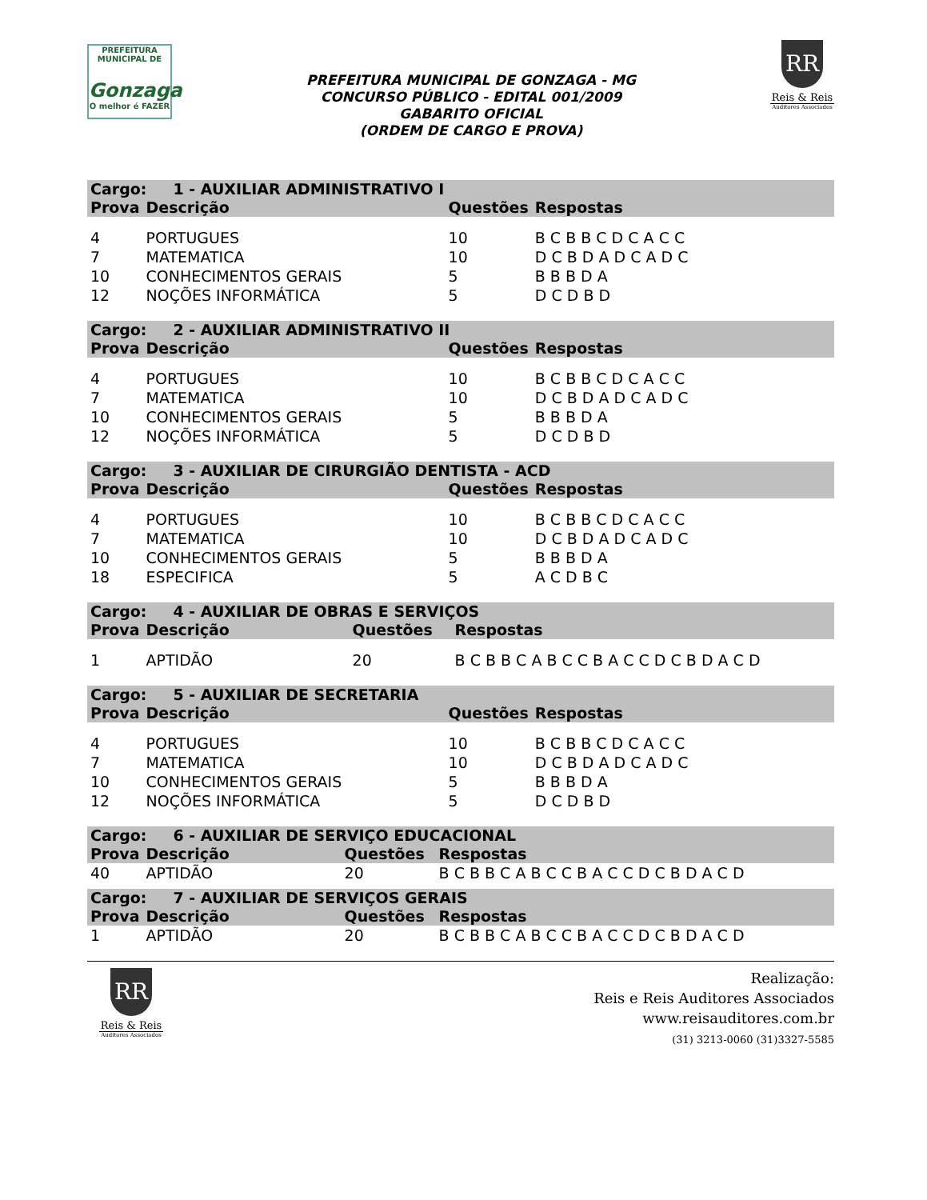PREFEITURA MUNICIPAL DE
Gonzaga
O melhor é FAZER
PREFEITURA MUNICIPAL DE GONZAGA - MG
CONCURSO PÚBLICO - EDITAL 001/2009
GABARITO OFICIAL
(ORDEM DE CARGO E PROVA)
RR
Reis & Reis
Auditores Associados
| Cargo: 1 - AUXILIAR ADMINISTRATIVO I | | | |
| --- | --- | --- | --- |
| Prova | Descrição | Questões | Respostas |
| 4 | PORTUGUES | 10 | B C B B C D C A C C |
| 7 | MATEMATICA | 10 | D C B D A D C A D C |
| 10 | CONHECIMENTOS GERAIS | 5 | B B B D A |
| 12 | NOÇÕES INFORMÁTICA | 5 | D C D B D |
| Cargo: 2 - AUXILIAR ADMINISTRATIVO II | | | |
| --- | --- | --- | --- |
| Prova | Descrição | Questões | Respostas |
| 4 | PORTUGUES | 10 | B C B B C D C A C C |
| 7 | MATEMATICA | 10 | D C B D A D C A D C |
| 10 | CONHECIMENTOS GERAIS | 5 | B B B D A |
| 12 | NOÇÕES INFORMÁTICA | 5 | D C D B D |
| Cargo: 3 - AUXILIAR DE CIRURGIÃO DENTISTA - ACD | | | |
| --- | --- | --- | --- |
| Prova | Descrição | Questões | Respostas |
| 4 | PORTUGUES | 10 | B C B B C D C A C C |
| 7 | MATEMATICA | 10 | D C B D A D C A D C |
| 10 | CONHECIMENTOS GERAIS | 5 | B B B D A |
| 18 | ESPECIFICA | 5 | A C D B C |
| Cargo: 4 - AUXILIAR DE OBRAS E SERVIÇOS | | | |
| --- | --- | --- | --- |
| Prova | Descrição | Questões | Respostas |
| 1 | APTIDÃO | 20 | B C B B C A B C C B A C C D C B D A C D |
| Cargo: 5 - AUXILIAR DE SECRETARIA | | | |
| --- | --- | --- | --- |
| Prova | Descrição | Questões | Respostas |
| 4 | PORTUGUES | 10 | B C B B C D C A C C |
| 7 | MATEMATICA | 10 | D C B D A D C A D C |
| 10 | CONHECIMENTOS GERAIS | 5 | B B B D A |
| 12 | NOÇÕES INFORMÁTICA | 5 | D C D B D |
| Cargo: 6 - AUXILIAR DE SERVIÇO EDUCACIONAL | | | |
| --- | --- | --- | --- |
| Prova | Descrição | Questões | Respostas |
| 40 | APTIDÃO | 20 | B C B B C A B C C B A C C D C B D A C D |
| Cargo: 7 - AUXILIAR DE SERVIÇOS GERAIS | | | |
| --- | --- | --- | --- |
| Prova | Descrição | Questões | Respostas |
| 1 | APTIDÃO | 20 | B C B B C A B C C B A C C D C B D A C D |
RR
Reis & Reis
Auditores Associados
Realização:
Reis e Reis Auditores Associados
www.reisauditores.com.br
(31) 3213-0060 (31)3327-5585